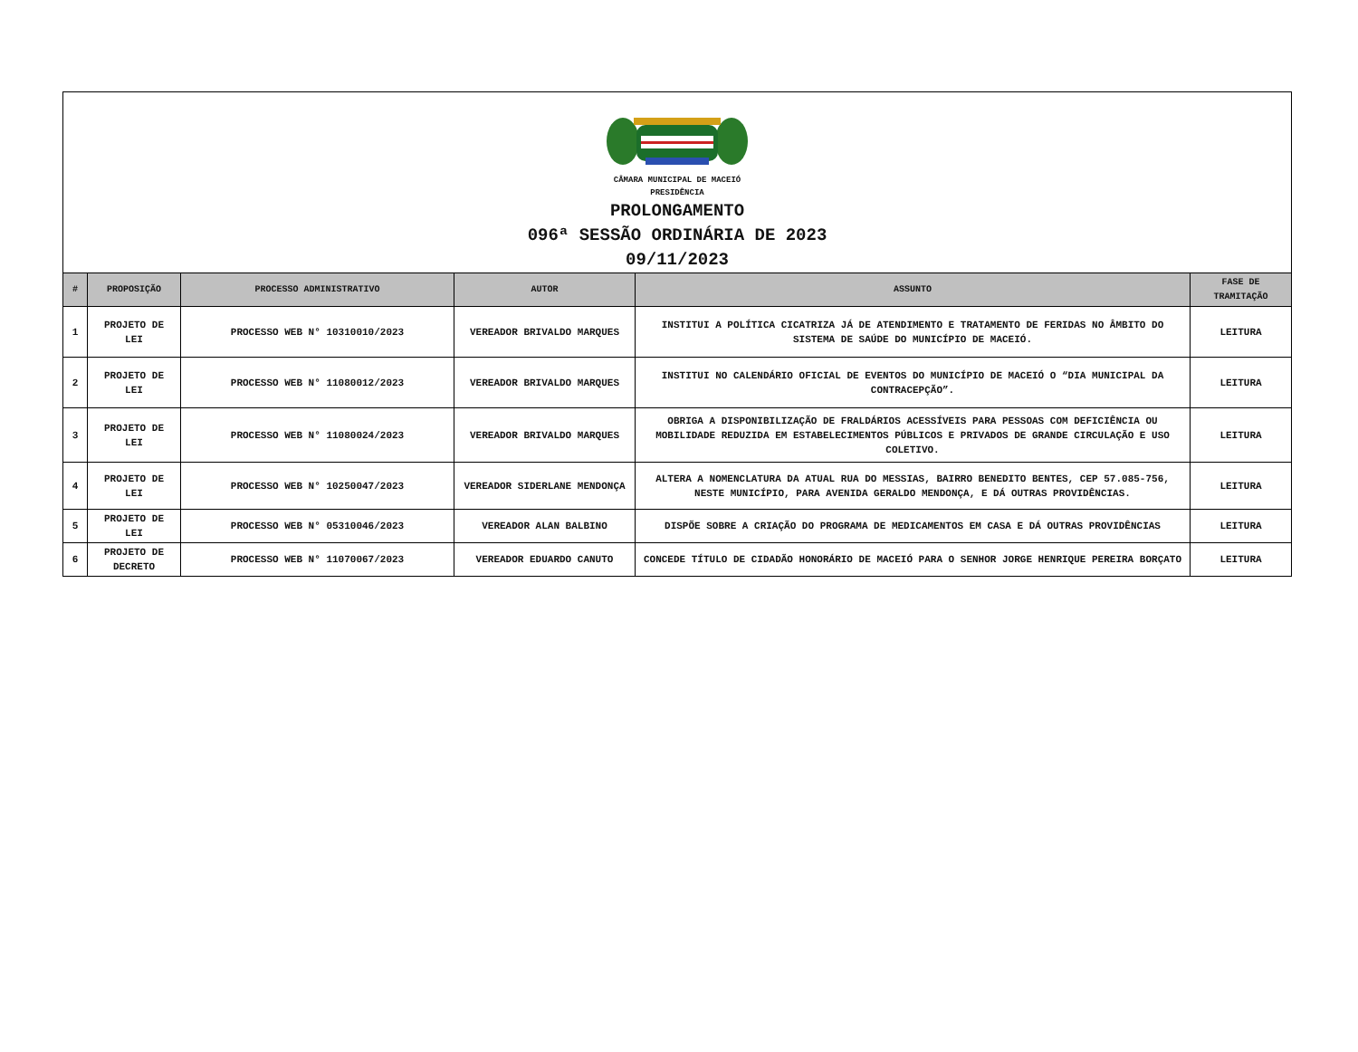CÂMARA MUNICIPAL DE MACEIÓ
PRESIDÊNCIA
PROLONGAMENTO
096ª SESSÃO ORDINÁRIA DE 2023
09/11/2023
| # | PROPOSIÇÃO | PROCESSO ADMINISTRATIVO | AUTOR | ASSUNTO | FASE DE TRAMITAÇÃO |
| --- | --- | --- | --- | --- | --- |
| 1 | PROJETO DE LEI | PROCESSO WEB N° 10310010/2023 | VEREADOR BRIVALDO MARQUES | INSTITUI A POLÍTICA CICATRIZA JÁ DE ATENDIMENTO E TRATAMENTO DE FERIDAS NO ÂMBITO DO SISTEMA DE SAÚDE DO MUNICÍPIO DE MACEIÓ. | LEITURA |
| 2 | PROJETO DE LEI | PROCESSO WEB N° 11080012/2023 | VEREADOR BRIVALDO MARQUES | INSTITUI NO CALENDÁRIO OFICIAL DE EVENTOS DO MUNICÍPIO DE MACEIÓ O “DIA MUNICIPAL DA CONTRACEPÇÃO”. | LEITURA |
| 3 | PROJETO DE LEI | PROCESSO WEB N° 11080024/2023 | VEREADOR BRIVALDO MARQUES | OBRIGA A DISPONIBILIZAÇÃO DE FRALDÁRIOS ACESSÍVEIS PARA PESSOAS COM DEFICIÊNCIA OU MOBILIDADE REDUZIDA EM ESTABELECIMENTOS PÚBLICOS E PRIVADOS DE GRANDE CIRCULAÇÃO E USO COLETIVO. | LEITURA |
| 4 | PROJETO DE LEI | PROCESSO WEB N° 10250047/2023 | VEREADOR SIDERLANE MENDONÇA | ALTERA A NOMENCLATURA DA ATUAL RUA DO MESSIAS, BAIRRO BENEDITO BENTES, CEP 57.085-756, NESTE MUNICÍPIO, PARA AVENIDA GERALDO MENDONÇA, E DÁ OUTRAS PROVIDÊNCIAS. | LEITURA |
| 5 | PROJETO DE LEI | PROCESSO WEB N° 05310046/2023 | VEREADOR ALAN BALBINO | DISPÕE SOBRE A CRIAÇÃO DO PROGRAMA DE MEDICAMENTOS EM CASA E DÁ OUTRAS PROVIDÊNCIAS | LEITURA |
| 6 | PROJETO DE DECRETO | PROCESSO WEB N° 11070067/2023 | VEREADOR EDUARDO CANUTO | CONCEDE TÍTULO DE CIDADÃO HONORÁRIO DE MACEIÓ PARA O SENHOR JORGE HENRIQUE PEREIRA BORÇATO | LEITURA |